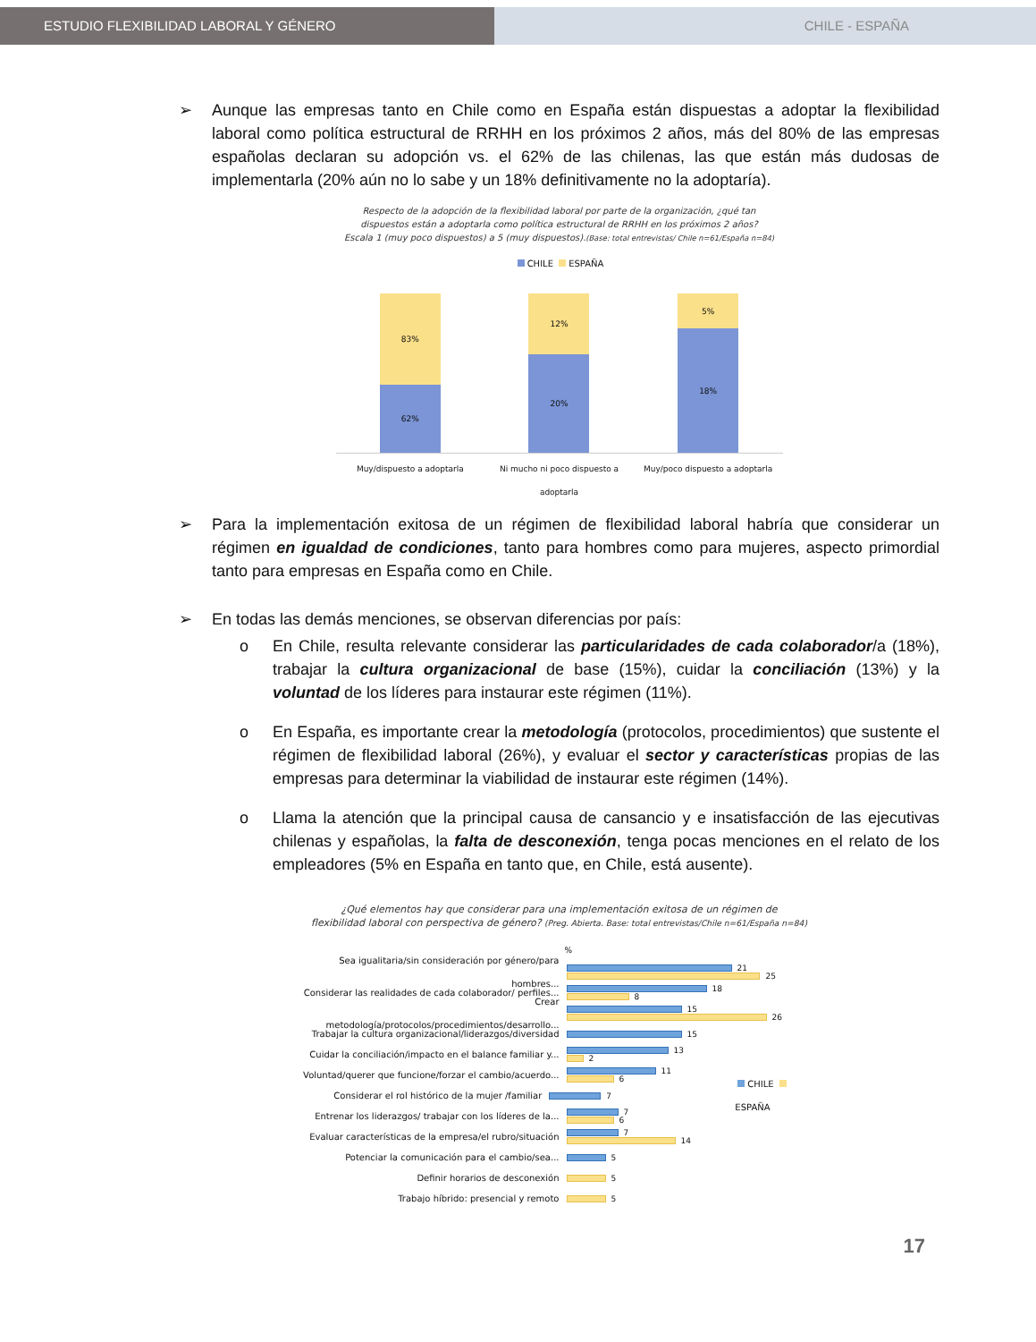ESTUDIO FLEXIBILIDAD LABORAL Y GÉNERO CHILE - ESPAÑA
➢ Aunque las empresas tanto en Chile como en España están dispuestas a adoptar la flexibilidad laboral como política estructural de RRHH en los próximos 2 años, más del 80% de las empresas españolas declaran su adopción vs. el 62% de las chilenas, las que están más dudosas de implementarla (20% aún no lo sabe y un 18% definitivamente no la adoptaría).
Respecto de la adopción de la flexibilidad laboral por parte de la organización, ¿qué tan
dispuestos están a adoptarla como política estructural de RRHH en los próximos 2 años?
Escala 1 (muy poco dispuestos) a 5 (muy dispuestos).(Base: total entrevistas/ Chile n=61/España n=84)
CHILE ESPAÑA
83%
62%
12%
20%
5%
18%
Muy/dispuesto a adoptarla Ni mucho ni poco dispuesto a adoptarla Muy/poco dispuesto a adoptarla
➢ Para la implementación exitosa de un régimen de flexibilidad laboral habría que considerar un régimen en igualdad de condiciones, tanto para hombres como para mujeres, aspecto primordial tanto para empresas en España como en Chile.
➢ En todas las demás menciones, se observan diferencias por país:
o En Chile, resulta relevante considerar las particularidades de cada colaborador/a (18%), trabajar la cultura organizacional de base (15%), cuidar la conciliación (13%) y la voluntad de los líderes para instaurar este régimen (11%).
o En España, es importante crear la metodología (protocolos, procedimientos) que sustente el régimen de flexibilidad laboral (26%), y evaluar el sector y características propias de las empresas para determinar la viabilidad de instaurar este régimen (14%).
o Llama la atención que la principal causa de cansancio y e insatisfacción de las ejecutivas chilenas y españolas, la falta de desconexión, tenga pocas menciones en el relato de los empleadores (5% en España en tanto que, en Chile, está ausente).
¿Qué elementos hay que considerar para una implementación exitosa de un régimen de
flexibilidad laboral con perspectiva de género? (Preg. Abierta. Base: total entrevistas/Chile n=61/España n=84)
%
Sea igualitaria/sin consideración por género/para hombres...
21
25
Considerar las realidades de cada colaborador/ perfiles...
18
8
Crear metodología/protocolos/procedimientos/desarrollo...
15
26
Trabajar la cultura organizacional/liderazgos/diversidad
15
Cuidar la conciliación/impacto en el balance familiar y...
13
2
Voluntad/querer que funcione/forzar el cambio/acuerdo...
11
6
Considerar el rol histórico de la mujer /familiar
7
CHILE ESPAÑA
Entrenar los liderazgos/ trabajar con los líderes de la...
7
6
Evaluar características de la empresa/el rubro/situación
7
14
Potenciar la comunicación para el cambio/sea...
5
Definir horarios de desconexión
5
Trabajo híbrido: presencial y remoto
5
17